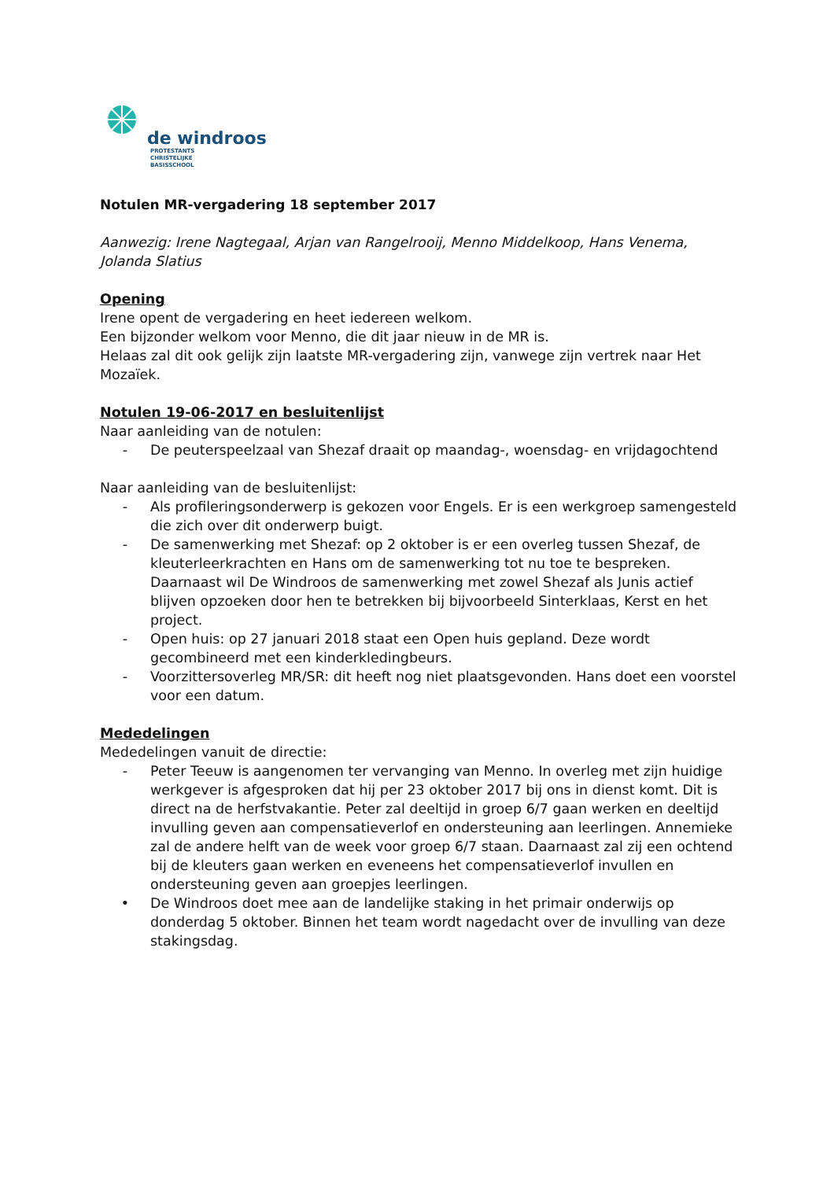de windroos
PROTESTANTS
CHRISTELIJKE
BASISSCHOOL
Notulen MR-vergadering 18 september 2017
Aanwezig: Irene Nagtegaal, Arjan van Rangelrooij, Menno Middelkoop, Hans Venema, Jolanda Slatius
Opening
Irene opent de vergadering en heet iedereen welkom.
Een bijzonder welkom voor Menno, die dit jaar nieuw in de MR is.
Helaas zal dit ook gelijk zijn laatste MR-vergadering zijn, vanwege zijn vertrek naar Het Mozaïek.
Notulen 19-06-2017 en besluitenlijst
Naar aanleiding van de notulen:
- De peuterspeelzaal van Shezaf draait op maandag-, woensdag- en vrijdagochtend
Naar aanleiding van de besluitenlijst:
- Als profileringsonderwerp is gekozen voor Engels. Er is een werkgroep samengesteld die zich over dit onderwerp buigt.
- De samenwerking met Shezaf: op 2 oktober is er een overleg tussen Shezaf, de kleuterleerkrachten en Hans om de samenwerking tot nu toe te bespreken. Daarnaast wil De Windroos de samenwerking met zowel Shezaf als Junis actief blijven opzoeken door hen te betrekken bij bijvoorbeeld Sinterklaas, Kerst en het project.
- Open huis: op 27 januari 2018 staat een Open huis gepland. Deze wordt gecombineerd met een kinderkledingbeurs.
- Voorzittersoverleg MR/SR: dit heeft nog niet plaatsgevonden. Hans doet een voorstel voor een datum.
Mededelingen
Mededelingen vanuit de directie:
- Peter Teeuw is aangenomen ter vervanging van Menno. In overleg met zijn huidige werkgever is afgesproken dat hij per 23 oktober 2017 bij ons in dienst komt. Dit is direct na de herfstvakantie. Peter zal deeltijd in groep 6/7 gaan werken en deeltijd invulling geven aan compensatieverlof en ondersteuning aan leerlingen. Annemieke zal de andere helft van de week voor groep 6/7 staan. Daarnaast zal zij een ochtend bij de kleuters gaan werken en eveneens het compensatieverlof invullen en ondersteuning geven aan groepjes leerlingen.
• De Windroos doet mee aan de landelijke staking in het primair onderwijs op donderdag 5 oktober. Binnen het team wordt nagedacht over de invulling van deze stakingsdag.